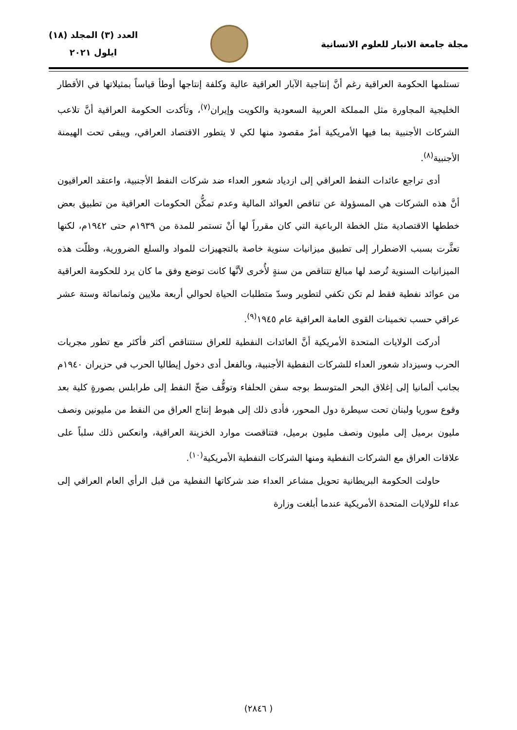مجلة جامعة الانبار للعلوم الانسانية
العدد (٣) المجلد (١٨)
ايلول ٢٠٢١
تستلمها الحكومة العراقية رغم أنَّ إنتاجية الآبار العراقية عالية وكلفة إنتاجها أوطأ قياساً بمثيلاتها في الأقطار الخليجية المجاورة مثل المملكة العربية السعودية والكويت وإيران<sup>(٧)</sup>، وتأكدت الحكومة العراقية أنَّ تلاعب الشركات الأجنبية بما فيها الأمريكية أمرٌ مقصود منها لكي لا يتطور الاقتصاد العراقي، ويبقى تحت الهيمنة الأجنبية<sup>(٨)</sup>.
أدى تراجع عائدات النفط العراقي إلى ازدياد شعور العداء ضد شركات النفط الأجنبية، واعتقد العراقيون أنَّ هذه الشركات هي المسؤولة عن تناقص العوائد المالية وعدم تمكُّن الحكومات العراقية من تطبيق بعض خططها الاقتصادية مثل الخطة الرباعية التي كان مقرراً لها أنْ تستمر للمدة من ١٩٣٩م حتى ١٩٤٢م، لكنها تعثَّرت بسبب الاضطرار إلى تطبيق ميزانيات سنوية خاصة بالتجهيزات للمواد والسلع الضرورية، وظلّت هذه الميزانيات السنوية تُرصد لها مبالغ تتناقص من سنةٍ لأُخرى لأنَّها كانت توضع وفق ما كان يرد للحكومة العراقية من عوائد نفطية فقط لم تكن تكفي لتطوير وسدّ متطلبات الحياة لحوالي أربعة ملايين وثمانمائة وستة عشر عراقي حسب تخمينات القوى العامة العراقية عام ١٩٤٥<sup>(٩)</sup>.
أدركت الولايات المتحدة الأمريكية أنَّ العائدات النفطية للعراق ستتناقص أكثر فأكثر مع تطور مجريات الحرب وسيزداد شعور العداء للشركات النفطية الأجنبية، وبالفعل أدى دخول إيطاليا الحرب في حزيران ١٩٤٠م بجانب ألمانيا إلى إغلاق البحر المتوسط بوجه سفن الحلفاء وتوقُّف ضخّ النفط إلى طرابلس بصورةٍ كلية بعد وقوع سوريا ولبنان تحت سيطرة دول المحور، فأدى ذلك إلى هبوط إنتاج العراق من النفط من مليونين ونصف مليون برميل إلى مليون ونصف مليون برميل، فتناقصت موارد الخزينة العراقية، وانعكس ذلك سلباً على علاقات العراق مع الشركات النفطية ومنها الشركات النفطية الأمريكية<sup>(١٠)</sup>.
حاولت الحكومة البريطانية تحويل مشاعر العداء ضد شركاتها النفطية من قبل الرأي العام العراقي إلى عداء للولايات المتحدة الأمريكية عندما أبلغت وزارة
( ٢٨٤٦)